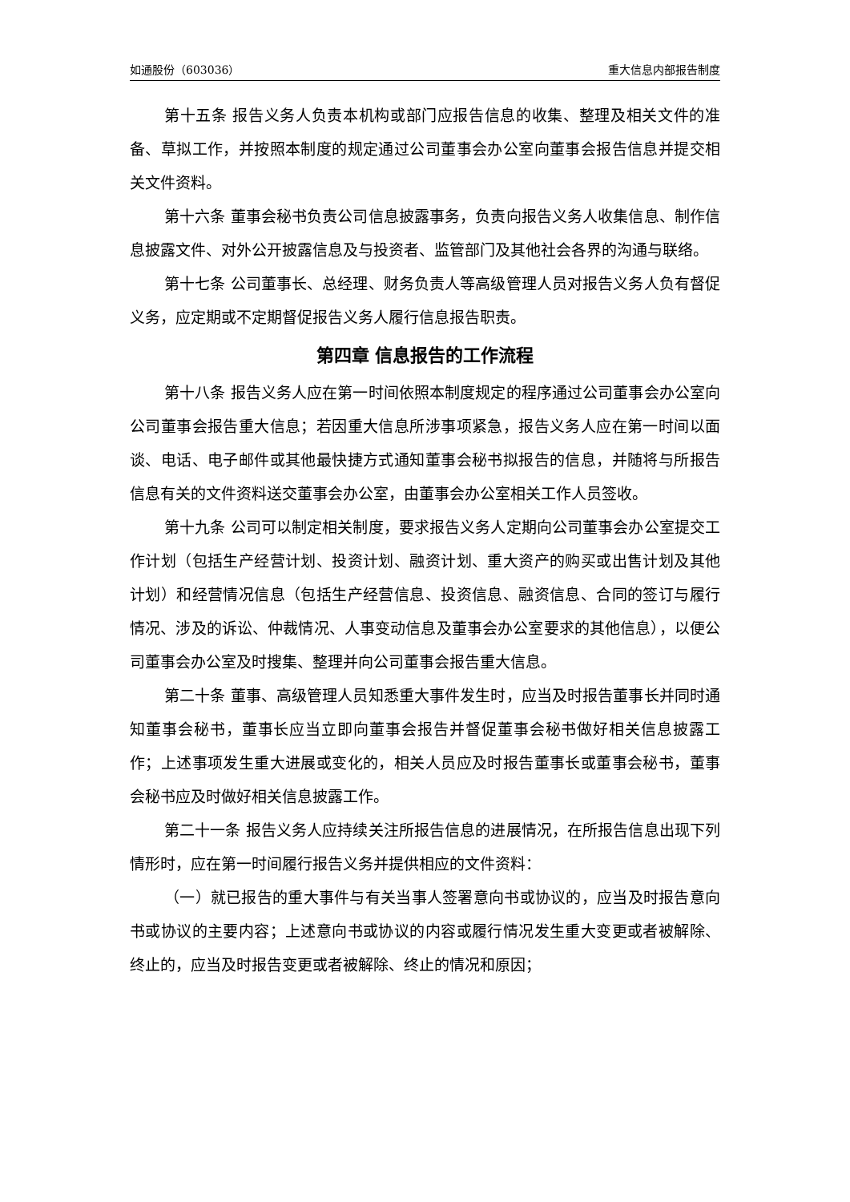如通股份（603036） 重大信息内部报告制度
第十五条 报告义务人负责本机构或部门应报告信息的收集、整理及相关文件的准备、草拟工作，并按照本制度的规定通过公司董事会办公室向董事会报告信息并提交相关文件资料。
第十六条 董事会秘书负责公司信息披露事务，负责向报告义务人收集信息、制作信息披露文件、对外公开披露信息及与投资者、监管部门及其他社会各界的沟通与联络。
第十七条 公司董事长、总经理、财务负责人等高级管理人员对报告义务人负有督促义务，应定期或不定期督促报告义务人履行信息报告职责。
第四章 信息报告的工作流程
第十八条 报告义务人应在第一时间依照本制度规定的程序通过公司董事会办公室向公司董事会报告重大信息；若因重大信息所涉事项紧急，报告义务人应在第一时间以面谈、电话、电子邮件或其他最快捷方式通知董事会秘书拟报告的信息，并随将与所报告信息有关的文件资料送交董事会办公室，由董事会办公室相关工作人员签收。
第十九条 公司可以制定相关制度，要求报告义务人定期向公司董事会办公室提交工作计划（包括生产经营计划、投资计划、融资计划、重大资产的购买或出售计划及其他计划）和经营情况信息（包括生产经营信息、投资信息、融资信息、合同的签订与履行情况、涉及的诉讼、仲裁情况、人事变动信息及董事会办公室要求的其他信息），以便公司董事会办公室及时搜集、整理并向公司董事会报告重大信息。
第二十条 董事、高级管理人员知悉重大事件发生时，应当及时报告董事长并同时通知董事会秘书，董事长应当立即向董事会报告并督促董事会秘书做好相关信息披露工作；上述事项发生重大进展或变化的，相关人员应及时报告董事长或董事会秘书，董事会秘书应及时做好相关信息披露工作。
第二十一条 报告义务人应持续关注所报告信息的进展情况，在所报告信息出现下列情形时，应在第一时间履行报告义务并提供相应的文件资料：
（一）就已报告的重大事件与有关当事人签署意向书或协议的，应当及时报告意向书或协议的主要内容；上述意向书或协议的内容或履行情况发生重大变更或者被解除、终止的，应当及时报告变更或者被解除、终止的情况和原因；